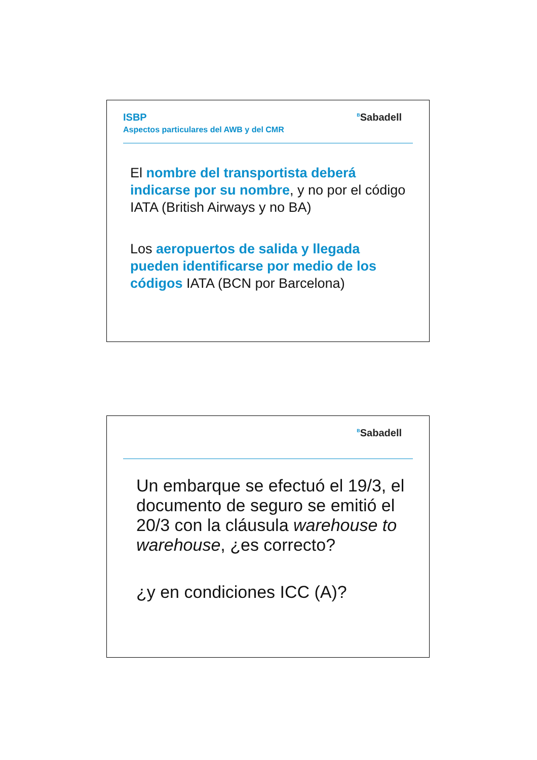ISBP
Aspectos particulares del AWB y del CMR
<sup>B</sup>Sabadell
El nombre del transportista deberá indicarse por su nombre, y no por el código IATA (British Airways y no BA)
Los aeropuertos de salida y llegada pueden identificarse por medio de los códigos IATA (BCN por Barcelona)
<sup>B</sup>Sabadell
Un embarque se efectuó el 19/3, el documento de seguro se emitió el 20/3 con la cláusula warehouse to warehouse, ¿es correcto?
¿y en condiciones ICC (A)?